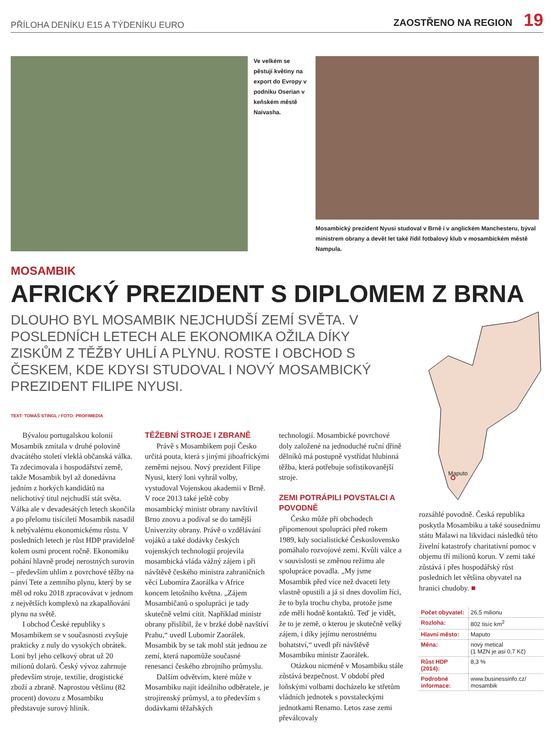PŘÍLOHA DENÍKU E15 A TÝDENÍKU EURO ZAOSTŘENO NA REGION 19
Ve velkém se pěstují květiny na export do Evropy v podniku Oserian v keňském městě Naivasha.
Mosambický prezident Nyusi studoval v Brně i v anglickém Manchesteru, býval ministrem obrany a devět let také řídil fotbalový klub v mosambickém městě Nampula.
MOSAMBIK
AFRICKÝ PREZIDENT S DIPLOMEM Z BRNA
DLOUHO BYL MOSAMBIK NEJCHUDŠÍ ZEMÍ SVĚTA. V POSLEDNÍCH LETECH ALE EKONOMIKA OŽILA DÍKY ZISKŮM Z TĚŽBY UHLÍ A PLYNU. ROSTE I OBCHOD S ČESKEM, KDE KDYSI STUDOVAL I NOVÝ MOSAMBICKÝ PREZIDENT FILIPE NYUSI.
TEXT: TOMÁŠ STINGL / FOTO: PROFIMEDIA
Bývalou portugalskou kolonií Mosambik zmítala v druhé polovině dvacátého století vleklá občanská válka. Ta zdecimovala i hospodářství země, takže Mosambik byl až donedávna jedním z horkých kandidátů na nelichotivý titul nejchudší stát světa. Válka ale v devadesátých letech skončila a po přelomu tisíciletí Mosambik nasadil k nebývalému ekonomickému růstu. V posledních letech je růst HDP pravidelně kolem osmi procent ročně. Ekonomiku pohání hlavně prodej nerostných surovin – především uhlím z povrchové těžby na pánvi Tete a zemního plynu, který by se měl od roku 2018 zpracovávat v jednom z největších komplexů na zkapalňování plynu na světě.
I obchod České republiky s Mosambikem se v současnosti zvyšuje prakticky z nuly do vysokých obrátek. Loni byl jeho celkový obrat už 20 milionů dolarů. Český vývoz zahrnuje především stroje, textilie, drogistické zboží a zbraně. Naprostou většinu (82 procent) dovozu z Mosambiku představuje surový hliník.
TĚŽEBNÍ STROJE I ZBRANĚ
Právě s Mosambikem pojí Česko určitá pouta, která s jinými jihoafrickými zeměmi nejsou. Nový prezident Filipe Nyusi, který loni vyhrál volby, vystudoval Vojenskou akademii v Brně. V roce 2013 také ještě coby mosambický ministr obrany navštívil Brno znovu a podíval se do tamější Univerzity obrany. Právě o vzdělávání vojáků a také dodávky českých vojenských technologií projevila mosambická vláda vážný zájem i při návštěvě českého ministra zahraničních věcí Lubomíra Zaorálka v Africe koncem letošního května. „Zájem Mosambičanů o spolupráci je tady skutečně velmi cítit. Například ministr obrany přislíbil, že v brzké době navštíví Prahu,“ uvedl Lubomír Zaorálek. Mosambik by se tak mohl stát jednou ze zemí, která napomůže současné renesanci českého zbrojního průmyslu.
Dalším odvětvím, které může v Mosambiku najít ideálního odběratele, je strojírenský průmysl, a to především s dodávkami těžařských
technologií. Mosambické povrchové doly založené na jednoduché ruční dřině dělníků má postupně vystřídat hlubinná těžba, která potřebuje sofistikovanější stroje.
ZEMI POTRÁPILI POVSTALCI A POVODNĚ
Česko může při obchodech připomenout spolupráci před rokem 1989, kdy socialistické Československo pomáhalo rozvojové zemi. Kvůli válce a v souvislosti se změnou režimu ale spolupráce povadla. „My jsme Mosambik před více než dvaceti lety vlastně opustili a já si dnes dovolím říci, že to byla trochu chyba, protože jsme zde měli hodně kontaktů. Teď je vidět, že to je země, o kterou je skutečně velký zájem, i díky jejímu nerostnému bohatství,“ uvedl při návštěvě Mosambiku ministr Zaorálek.
Otázkou nicméně v Mosambiku stále zůstává bezpečnost. V období před loňskými volbami docházelo ke střetům vládních jednotek s povstaleckými jednotkami Renamo. Letos zase zemi převálcovaly
Maputo
rozsáhlé povodně. Česká republika poskytla Mosambiku a také sousednímu státu Malawi na likvidaci následků této živelní katastrofy charitativní pomoc v objemu tří milionů korun. V zemi také zůstává i přes hospodářský růst posledních let většina obyvatel na hranici chudoby. ■
| Počet obyvatel: | 26,5 milionu |
| Rozloha: | 802 tisíc km<sup>2</sup> |
| Hlavní město: | Maputo |
| Měna: | nový metical (1 MZN je asi 0,7 Kč) |
| Růst HDP (2014): | 8,3 % |
| Podrobné informace: | www.businessinfo.cz/ mosambik |